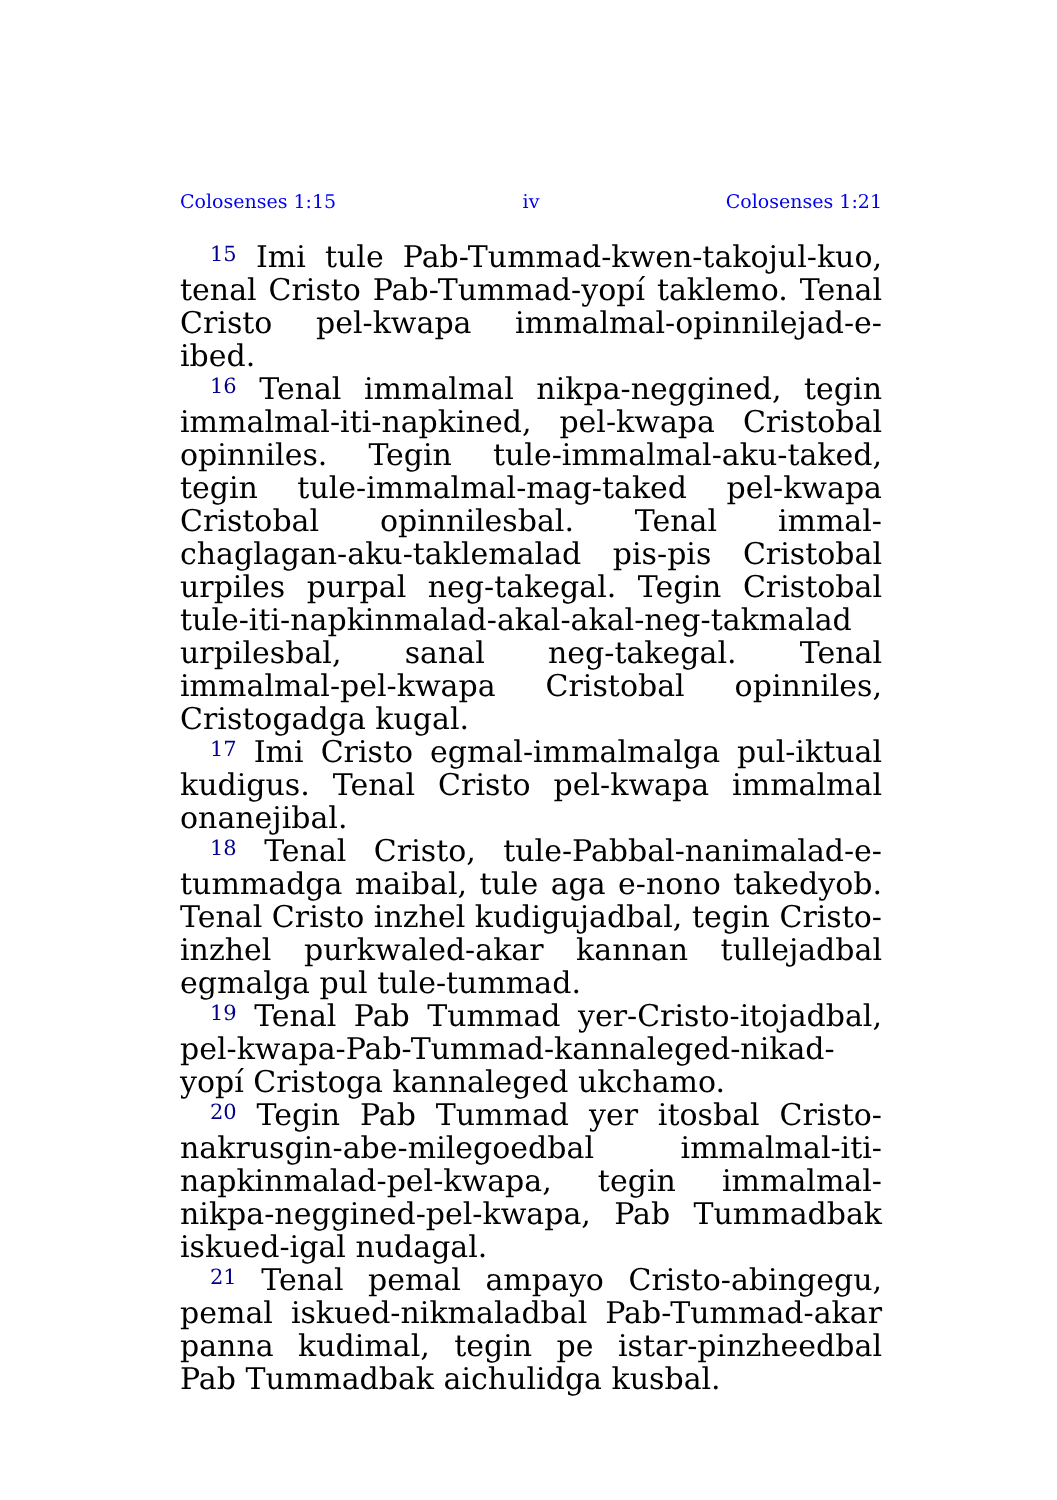Colosenses 1:15 iv Colosenses 1:21
<sup>15</sup> Imi tule Pab-Tummad-kwen-takojul-kuo, tenal Cristo Pab-Tummad-yopí taklemo. Tenal Cristo pel-kwapa immalmal-opinnilejad-e-ibed.
<sup>16</sup> Tenal immalmal nikpa-neggined, tegin immalmal-iti-napkined, pel-kwapa Cristobal opinniles. Tegin tule-immalmal-aku-taked, tegin tule-immalmal-mag-taked pel-kwapa Cristobal opinnilesbal. Tenal immal-chaglagan-aku-taklemalad pis-pis Cristobal urpiles purpal neg-takegal. Tegin Cristobal tule-iti-napkinmalad-akal-akal-neg-takmalad urpilesbal, sanal neg-takegal. Tenal immalmal-pel-kwapa Cristobal opinniles, Cristogadga kugal.
<sup>17</sup> Imi Cristo egmal-immalmalga pul-iktual kudigus. Tenal Cristo pel-kwapa immalmal onanejibal.
<sup>18</sup> Tenal Cristo, tule-Pabbal-nanimalad-e-tummadga maibal, tule aga e-nono takedyob. Tenal Cristo inzhel kudigujadbal, tegin Cristo-inzhel purkwaled-akar kannan tullejadbal egmalga pul tule-tummad.
<sup>19</sup> Tenal Pab Tummad yer-Cristo-itojadbal, pel-kwapa-Pab-Tummad-kannaleged-nikad-yopí Cristoga kannaleged ukchamo.
<sup>20</sup> Tegin Pab Tummad yer itosbal Cristo-nakrusgin-abe-milegoedbal immalmal-iti-napkinmalad-pel-kwapa, tegin immalmal-nikpa-neggined-pel-kwapa, Pab Tummadbak iskued-igal nudagal.
<sup>21</sup> Tenal pemal ampayo Cristo-abingegu, pemal iskued-nikmaladbal Pab-Tummad-akar panna kudimal, tegin pe istar-pinzheedbal Pab Tummadbak aichulidga kusbal.